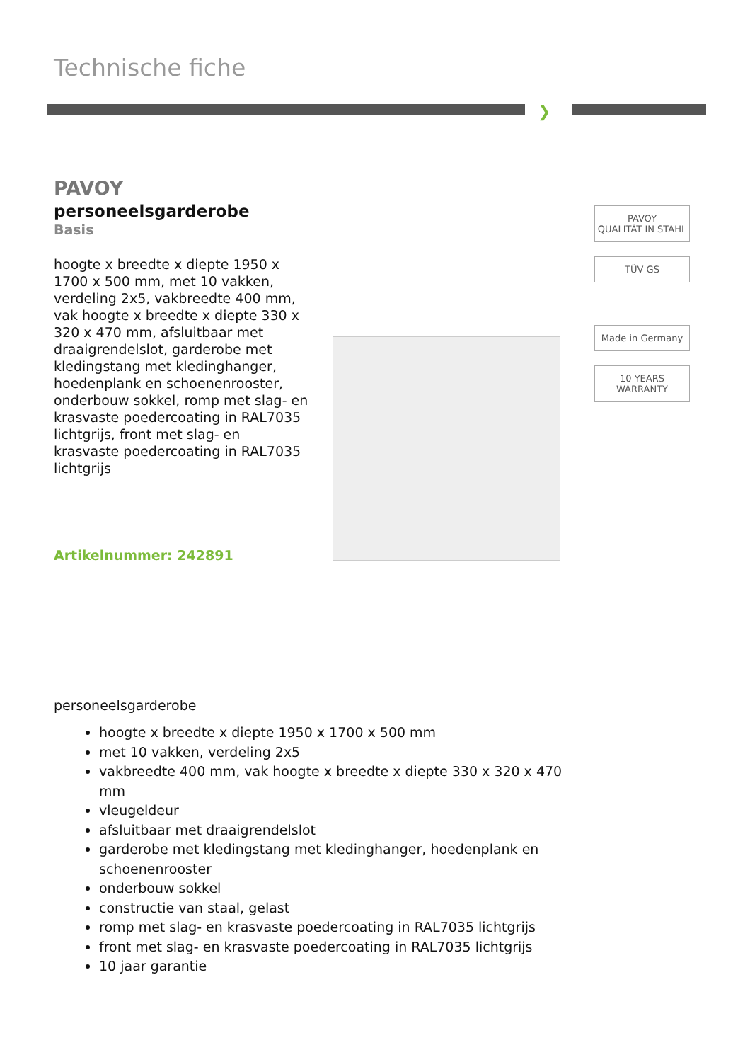Technische fiche
❯
PAVOY
personeelsgarderobe
Basis
hoogte x breedte x diepte 1950 x 1700 x 500 mm, met 10 vakken, verdeling 2x5, vakbreedte 400 mm, vak hoogte x breedte x diepte 330 x 320 x 470 mm, afsluitbaar met draaigrendelslot, garderobe met kledingstang met kledinghanger, hoedenplank en schoenenrooster, onderbouw sokkel, romp met slag- en krasvaste poedercoating in RAL7035 lichtgrijs, front met slag- en krasvaste poedercoating in RAL7035 lichtgrijs
Artikelnummer: 242891
PAVOY
QUALITÄT IN STAHL
TÜV GS
Made in Germany
10 YEARS WARRANTY
personeelsgarderobe
hoogte x breedte x diepte 1950 x 1700 x 500 mm
met 10 vakken, verdeling 2x5
vakbreedte 400 mm, vak hoogte x breedte x diepte 330 x 320 x 470 mm
vleugeldeur
afsluitbaar met draaigrendelslot
garderobe met kledingstang met kledinghanger, hoedenplank en schoenenrooster
onderbouw sokkel
constructie van staal, gelast
romp met slag- en krasvaste poedercoating in RAL7035 lichtgrijs
front met slag- en krasvaste poedercoating in RAL7035 lichtgrijs
10 jaar garantie